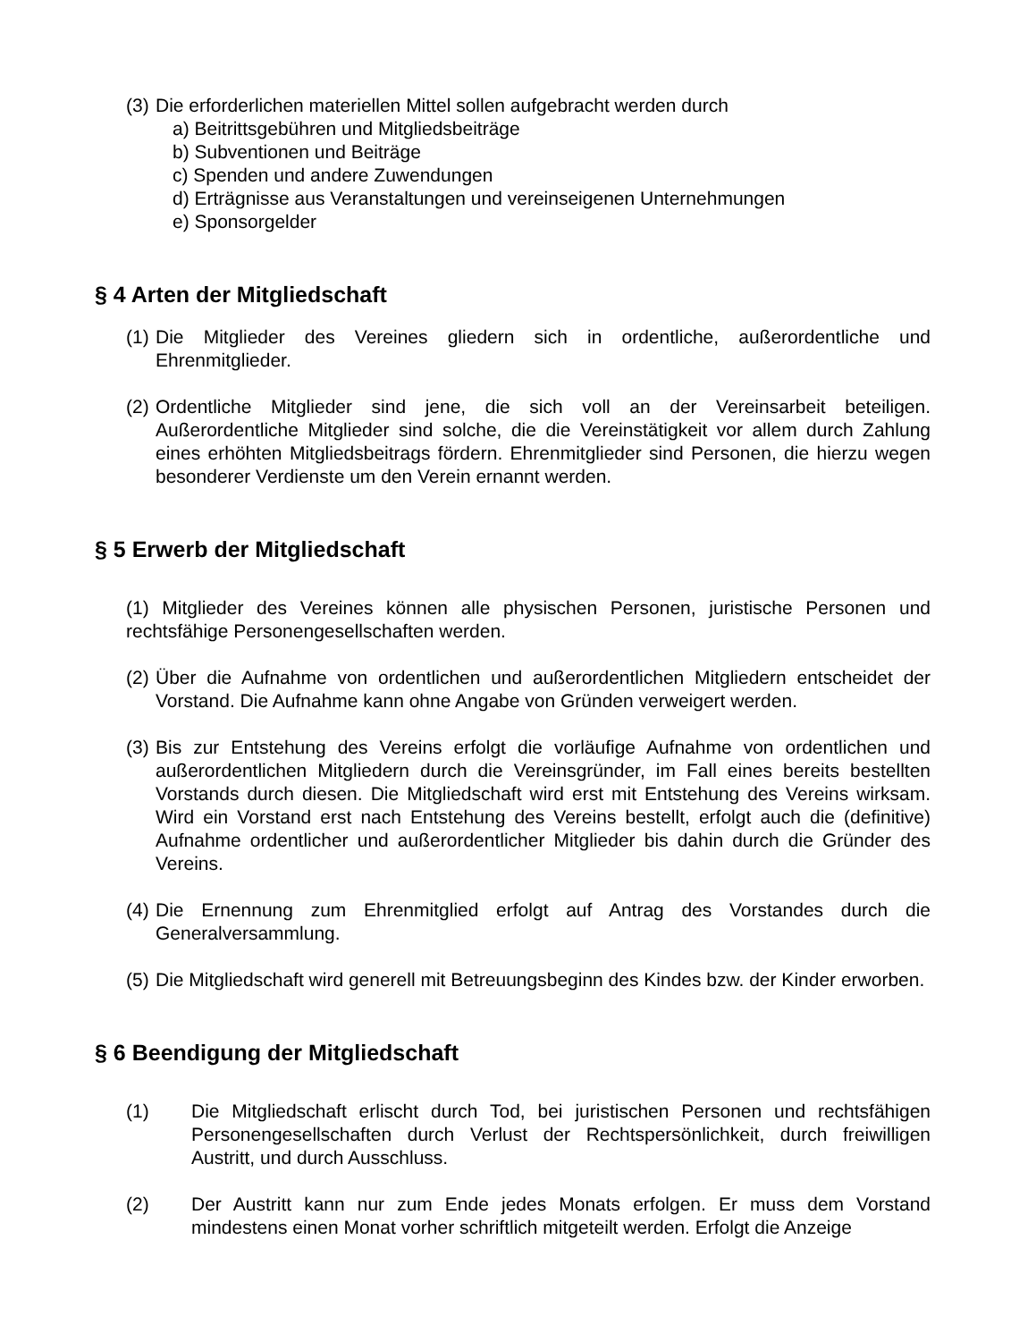(3) Die erforderlichen materiellen Mittel sollen aufgebracht werden durch
a) Beitrittsgebühren und Mitgliedsbeiträge
b) Subventionen und Beiträge
c) Spenden und andere Zuwendungen
d) Erträgnisse aus Veranstaltungen und vereinseigenen Unternehmungen
e) Sponsorgelder
§ 4 Arten der Mitgliedschaft
(1) Die Mitglieder des Vereines gliedern sich in ordentliche, außerordentliche und Ehrenmitglieder.
(2) Ordentliche Mitglieder sind jene, die sich voll an der Vereinsarbeit beteiligen. Außerordentliche Mitglieder sind solche, die die Vereinstätigkeit vor allem durch Zahlung eines erhöhten Mitgliedsbeitrags fördern. Ehrenmitglieder sind Personen, die hierzu wegen besonderer Verdienste um den Verein ernannt werden.
§ 5 Erwerb der Mitgliedschaft
(1) Mitglieder des Vereines können alle physischen Personen, juristische Personen und rechtsfähige Personengesellschaften werden.
(2) Über die Aufnahme von ordentlichen und außerordentlichen Mitgliedern entscheidet der Vorstand. Die Aufnahme kann ohne Angabe von Gründen verweigert werden.
(3) Bis zur Entstehung des Vereins erfolgt die vorläufige Aufnahme von ordentlichen und außerordentlichen Mitgliedern durch die Vereinsgründer, im Fall eines bereits bestellten Vorstands durch diesen. Die Mitgliedschaft wird erst mit Entstehung des Vereins wirksam. Wird ein Vorstand erst nach Entstehung des Vereins bestellt, erfolgt auch die (definitive) Aufnahme ordentlicher und außerordentlicher Mitglieder bis dahin durch die Gründer des Vereins.
(4) Die Ernennung zum Ehrenmitglied erfolgt auf Antrag des Vorstandes durch die Generalversammlung.
(5) Die Mitgliedschaft wird generell mit Betreuungsbeginn des Kindes bzw. der Kinder erworben.
§ 6 Beendigung der Mitgliedschaft
(1) Die Mitgliedschaft erlischt durch Tod, bei juristischen Personen und rechtsfähigen Personengesellschaften durch Verlust der Rechtspersönlichkeit, durch freiwilligen Austritt, und durch Ausschluss.
(2) Der Austritt kann nur zum Ende jedes Monats erfolgen. Er muss dem Vorstand mindestens einen Monat vorher schriftlich mitgeteilt werden. Erfolgt die Anzeige